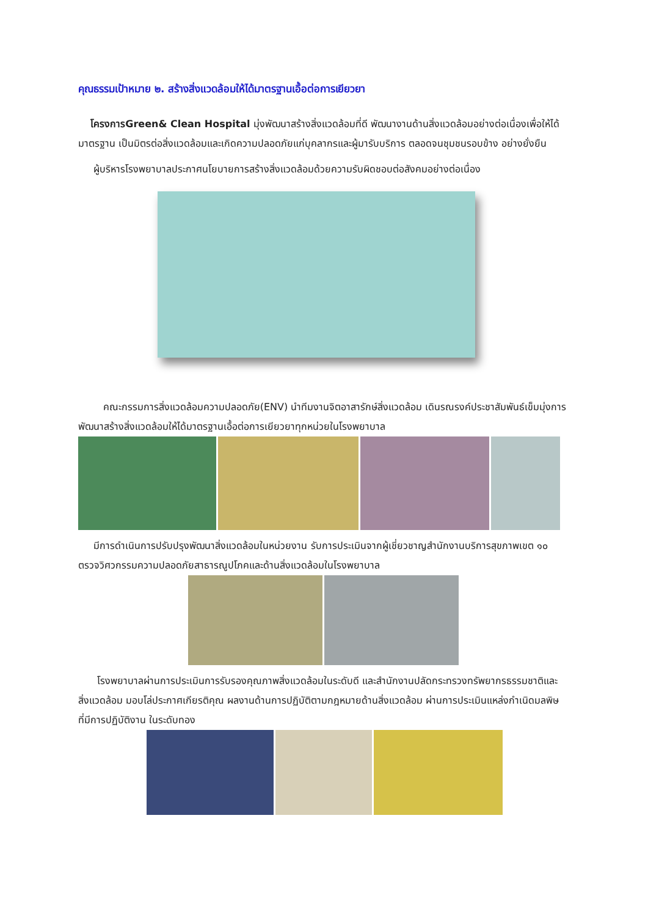คุณธรรมเป้าหมาย ๒. สร้างสิ่งแวดล้อมให้ได้มาตรฐานเอื้อต่อการเยียวยา
โครงการGreen& Clean Hospital มุ่งพัฒนาสร้างสิ่งแวดล้อมที่ดี พัฒนางานด้านสิ่งแวดล้อมอย่างต่อเนื่องเพื่อให้ได้มาตรฐาน เป็นมิตรต่อสิ่งแวดล้อมและเกิดความปลอดภัยแก่บุคลากรและผู้มารับบริการ ตลอดจนชุมชนรอบข้าง อย่างยั่งยืน
ผู้บริหารโรงพยาบาลประกาศนโยบายการสร้างสิ่งแวดล้อมด้วยความรับผิดชอบต่อสังคมอย่างต่อเนื่อง
คณะกรรมการสิ่งแวดล้อมความปลอดภัย(ENV) นำทีมงานจิตอาสารักษ์สิ่งแวดล้อม เดินรณรงค์ประชาสัมพันธ์เข็มมุ่งการพัฒนาสร้างสิ่งแวดล้อมให้ได้มาตรฐานเอื้อต่อการเยียวยาทุกหน่วยในโรงพยาบาล
มีการดำเนินการปรับปรุงพัฒนาสิ่งแวดล้อมในหน่วยงาน รับการประเมินจากผู้เชี่ยวชาญสำนักงานบริการสุขภาพเขต ๑๐ ตรวจวิศวกรรมความปลอดภัยสาธารณูปโภคและด้านสิ่งแวดล้อมในโรงพยาบาล
โรงพยาบาลผ่านการประเมินการรับรองคุณภาพสิ่งแวดล้อมในระดับดี และสำนักงานปลัดกระทรวงทรัพยากรธรรมชาติและสิ่งแวดล้อม มอบโล่ประกาศเกียรติคุณ ผลงานด้านการปฏิบัติตามกฎหมายด้านสิ่งแวดล้อม ผ่านการประเมินแหล่งกำเนิดมลพิษ ที่มีการปฏิบัติงาน ในระดับทอง